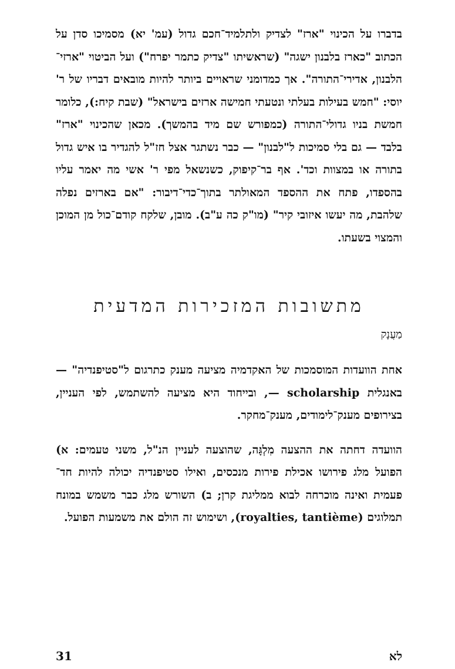בדברו על הכינוי "ארז" לצדיק ולתלמיד־חכם גדול (עמ' יא) מסמיכו סדן על הכתוב "כארז בלבנון ישגה" (שראשיתו "צדיק כתמר יפרח") ועל הביטוי "ארזי־הלבנון, אדירי־התורה". אך כמדומני שראויים ביותר להיות מובאים דבריו של ר' יוסי: "חמש בעילות בעלתי ונטעתי חמישה ארזים בישראל" (שבת קיח:), כלומר חמשת בניו גדולי־התורה (כמפורש שם מיד בהמשך). מכאן שהכינוי "ארז" בלבד — גם בלי סמיכות ל"לבנון" — כבר נשתגר אצל חז"ל להגדיר בו איש גדול בתורה או במצוות וכד'. אף בר־קיפוק, כשנשאל מפי ר' אשי מה יאמר עליו בהספדו, פתח את ההספד המאולתר בתוך־כדי־דיבור: "אם בארזים נפלה שלהבת, מה יעשו איזובי קיר" (מו"ק כה ע"ב). מובן, שלקח קודם־כול מן המוכן והמצוי בשעתו.
מתשובות המזכירות המדעית
מַעֲנָק
אחת הוועדות המוסמכות של האקדמיה מציעה מענק כתרגום ל"סטיפנדיה" — באנגלית scholarship —, ובייחוד היא מציעה להשתמש, לפי העניין, בצירופים מענק־לימודים, מענק־מחקר.
הוועדה דחתה את ההצעה מִלְגָּה, שהוצעה לעניין הנ"ל, משני טעמים: א) הפועל מלג פירושו אכילת פירות מנכסים, ואילו סטיפנדיה יכולה להיות חד־פעמית ואינה מוכרחה לבוא ממליגת קרן; ב) השורש מלג כבר משמש במונח תמלוגים (royalties, tantième), ושימוש זה הולם את משמעות הפועל.
31 לא